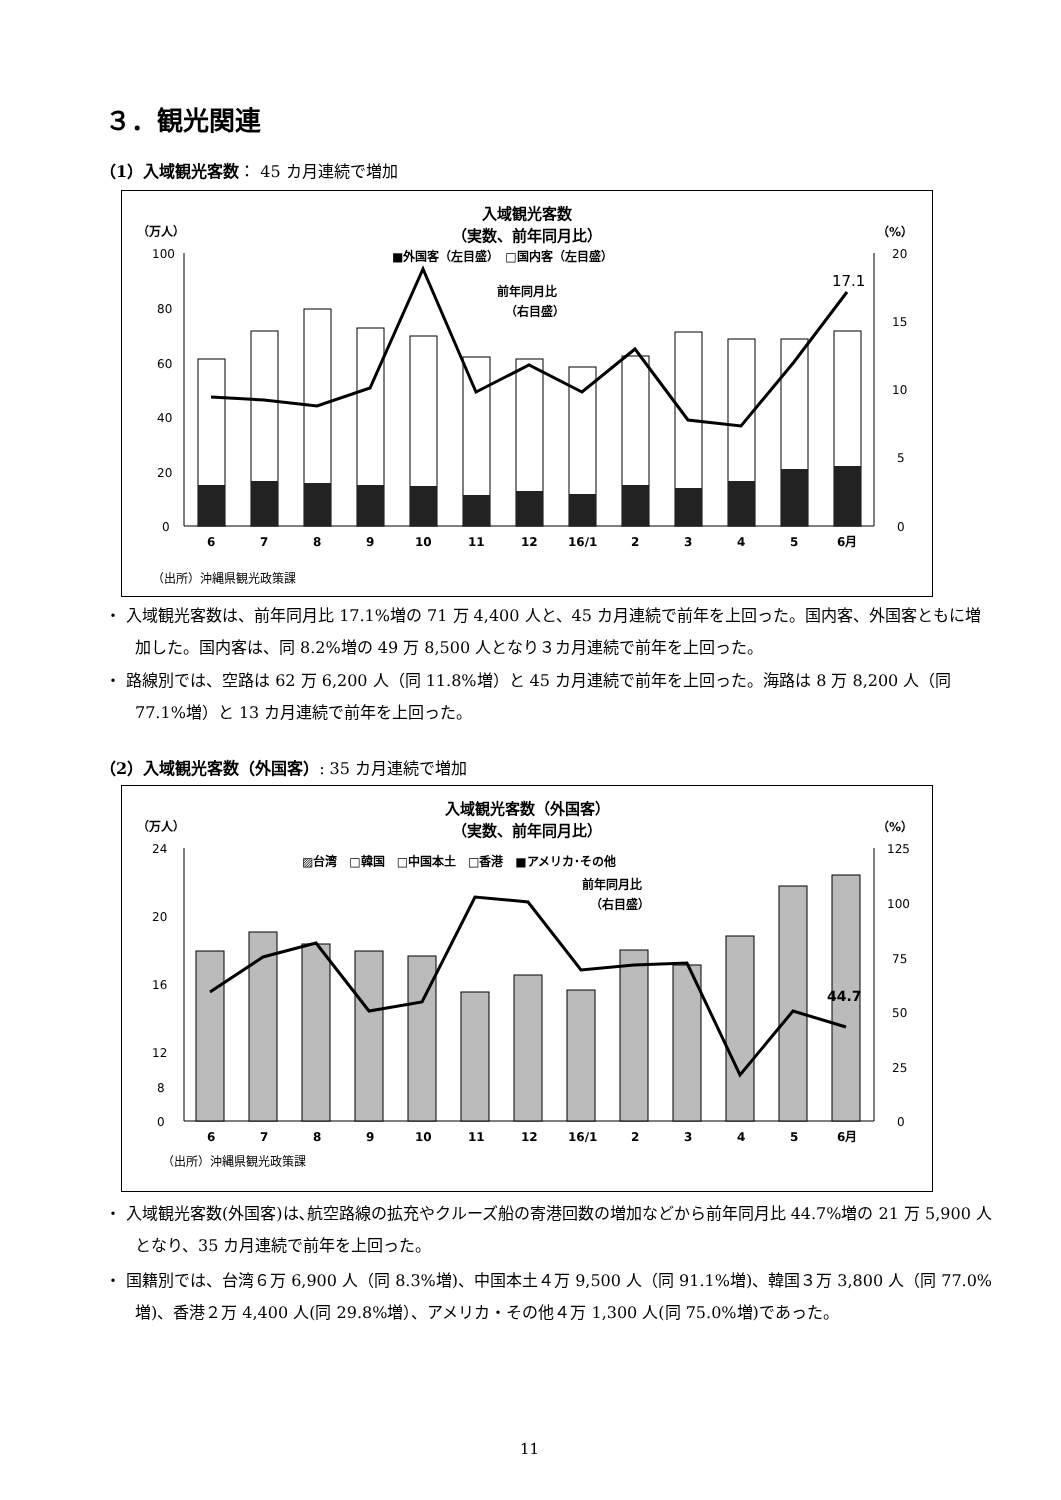３．観光関連
（1）入域観光客数： 45 カ月連続で増加
入域観光客数
（実数、前年同月比）
（万人）
（%）
■外国客（左目盛）　□国内客（左目盛）
100
80
60
40
20
0
20
15
10
5
0
17.1
前年同月比
（右目盛）
678910111216/123456月
（出所）沖縄県観光政策課
・ 入域観光客数は、前年同月比 17.1%増の 71 万 4,400 人と、45 カ月連続で前年を上回った。国内客、外国客ともに増加した。国内客は、同 8.2%増の 49 万 8,500 人となり３カ月連続で前年を上回った。
・ 路線別では、空路は 62 万 6,200 人（同 11.8%増）と 45 カ月連続で前年を上回った。海路は 8 万 8,200 人（同 77.1%増）と 13 カ月連続で前年を上回った。
（2）入域観光客数（外国客）: 35 カ月連続で増加
入域観光客数（外国客）
（実数、前年同月比）
（万人）
（%）
▨台湾　□韓国　□中国本土　□香港　■アメリカ･その他
24
20
16
12
8
0
125
100
75
50
25
0
44.7
前年同月比
（右目盛）
678910111216/123456月
（出所）沖縄県観光政策課
・ 入域観光客数(外国客)は､航空路線の拡充やクルーズ船の寄港回数の増加などから前年同月比 44.7%増の 21 万 5,900 人となり、35 カ月連続で前年を上回った。
・ 国籍別では、台湾６万 6,900 人（同 8.3%増)、中国本土４万 9,500 人（同 91.1%増)、韓国３万 3,800 人（同 77.0%増)、香港２万 4,400 人(同 29.8%増）、アメリカ・その他４万 1,300 人(同 75.0%増)であった。
11